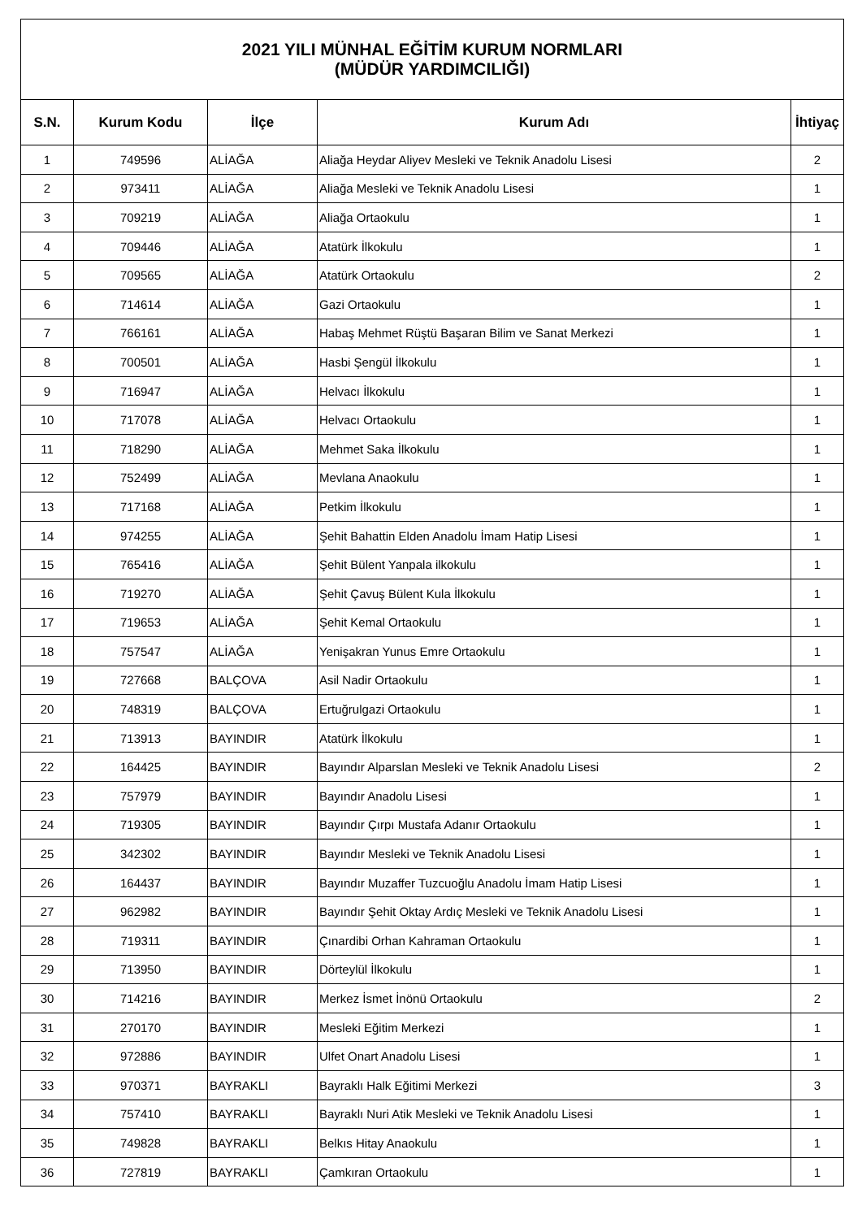| 2021 YILI MÜNHAL EĞİTİM KURUM NORMLARI (MÜDÜR YARDIMCILIĞI) | | | | |
| S.N. | Kurum Kodu | İlçe | Kurum Adı | İhtiyaç |
| 1 | 749596 | ALİAĞA | Aliağa Heydar Aliyev Mesleki ve Teknik Anadolu Lisesi | 2 |
| 2 | 973411 | ALİAĞA | Aliağa Mesleki ve Teknik Anadolu Lisesi | 1 |
| 3 | 709219 | ALİAĞA | Aliağa Ortaokulu | 1 |
| 4 | 709446 | ALİAĞA | Atatürk İlkokulu | 1 |
| 5 | 709565 | ALİAĞA | Atatürk Ortaokulu | 2 |
| 6 | 714614 | ALİAĞA | Gazi Ortaokulu | 1 |
| 7 | 766161 | ALİAĞA | Habaş Mehmet Rüştü Başaran Bilim ve Sanat Merkezi | 1 |
| 8 | 700501 | ALİAĞA | Hasbi Şengül İlkokulu | 1 |
| 9 | 716947 | ALİAĞA | Helvacı İlkokulu | 1 |
| 10 | 717078 | ALİAĞA | Helvacı Ortaokulu | 1 |
| 11 | 718290 | ALİAĞA | Mehmet Saka İlkokulu | 1 |
| 12 | 752499 | ALİAĞA | Mevlana Anaokulu | 1 |
| 13 | 717168 | ALİAĞA | Petkim İlkokulu | 1 |
| 14 | 974255 | ALİAĞA | Şehit Bahattin Elden Anadolu İmam Hatip Lisesi | 1 |
| 15 | 765416 | ALİAĞA | Şehit Bülent Yanpala ilkokulu | 1 |
| 16 | 719270 | ALİAĞA | Şehit Çavuş Bülent Kula İlkokulu | 1 |
| 17 | 719653 | ALİAĞA | Şehit Kemal Ortaokulu | 1 |
| 18 | 757547 | ALİAĞA | Yenişakran Yunus Emre Ortaokulu | 1 |
| 19 | 727668 | BALÇOVA | Asil Nadir Ortaokulu | 1 |
| 20 | 748319 | BALÇOVA | Ertuğrulgazi Ortaokulu | 1 |
| 21 | 713913 | BAYINDIR | Atatürk İlkokulu | 1 |
| 22 | 164425 | BAYINDIR | Bayındır Alparslan Mesleki ve Teknik Anadolu Lisesi | 2 |
| 23 | 757979 | BAYINDIR | Bayındır Anadolu Lisesi | 1 |
| 24 | 719305 | BAYINDIR | Bayındır Çırpı Mustafa Adanır Ortaokulu | 1 |
| 25 | 342302 | BAYINDIR | Bayındır Mesleki ve Teknik Anadolu Lisesi | 1 |
| 26 | 164437 | BAYINDIR | Bayındır Muzaffer Tuzcuoğlu Anadolu İmam Hatip Lisesi | 1 |
| 27 | 962982 | BAYINDIR | Bayındır Şehit Oktay Ardıç Mesleki ve Teknik Anadolu Lisesi | 1 |
| 28 | 719311 | BAYINDIR | Çınardibi Orhan Kahraman Ortaokulu | 1 |
| 29 | 713950 | BAYINDIR | Dörteylül İlkokulu | 1 |
| 30 | 714216 | BAYINDIR | Merkez İsmet İnönü Ortaokulu | 2 |
| 31 | 270170 | BAYINDIR | Mesleki Eğitim Merkezi | 1 |
| 32 | 972886 | BAYINDIR | Ulfet Onart Anadolu Lisesi | 1 |
| 33 | 970371 | BAYRAKLI | Bayraklı Halk Eğitimi Merkezi | 3 |
| 34 | 757410 | BAYRAKLI | Bayraklı Nuri Atik Mesleki ve Teknik Anadolu Lisesi | 1 |
| 35 | 749828 | BAYRAKLI | Belkıs Hitay Anaokulu | 1 |
| 36 | 727819 | BAYRAKLI | Çamkıran Ortaokulu | 1 |